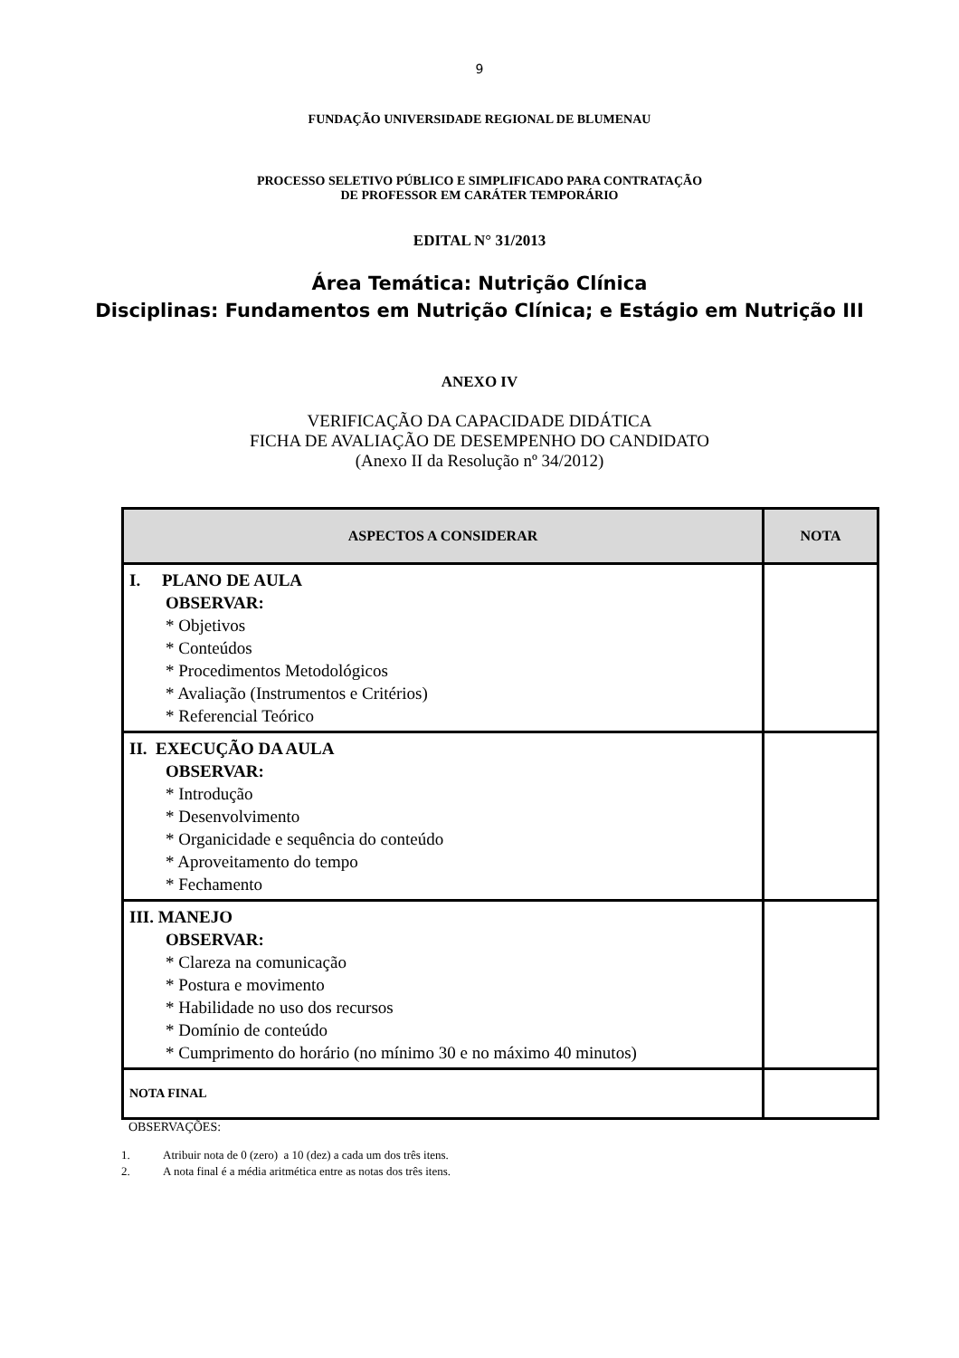9
FUNDAÇÃO UNIVERSIDADE REGIONAL DE BLUMENAU
PROCESSO SELETIVO PÚBLICO E SIMPLIFICADO PARA CONTRATAÇÃO
DE PROFESSOR EM CARÁTER TEMPORÁRIO
EDITAL N° 31/2013
Área Temática: Nutrição Clínica
Disciplinas: Fundamentos em Nutrição Clínica; e Estágio em Nutrição III
ANEXO IV
VERIFICAÇÃO DA CAPACIDADE DIDÁTICA
FICHA DE AVALIAÇÃO DE DESEMPENHO DO CANDIDATO
(Anexo II da Resolução nº 34/2012)
| ASPECTOS A CONSIDERAR | NOTA |
| --- | --- |
| I. PLANO DE AULA OBSERVAR: * Objetivos * Conteúdos * Procedimentos Metodológicos * Avaliação (Instrumentos e Critérios) * Referencial Teórico | |
| II. EXECUÇÃO DA AULA OBSERVAR: * Introdução * Desenvolvimento * Organicidade e sequência do conteúdo * Aproveitamento do tempo * Fechamento | |
| III. MANEJO OBSERVAR: * Clareza na comunicação * Postura e movimento * Habilidade no uso dos recursos * Domínio de conteúdo * Cumprimento do horário (no mínimo 30 e no máximo 40 minutos) | |
| NOTA FINAL | |
OBSERVAÇÕES:
1. Atribuir nota de 0 (zero) a 10 (dez) a cada um dos três itens.
2. A nota final é a média aritmética entre as notas dos três itens.